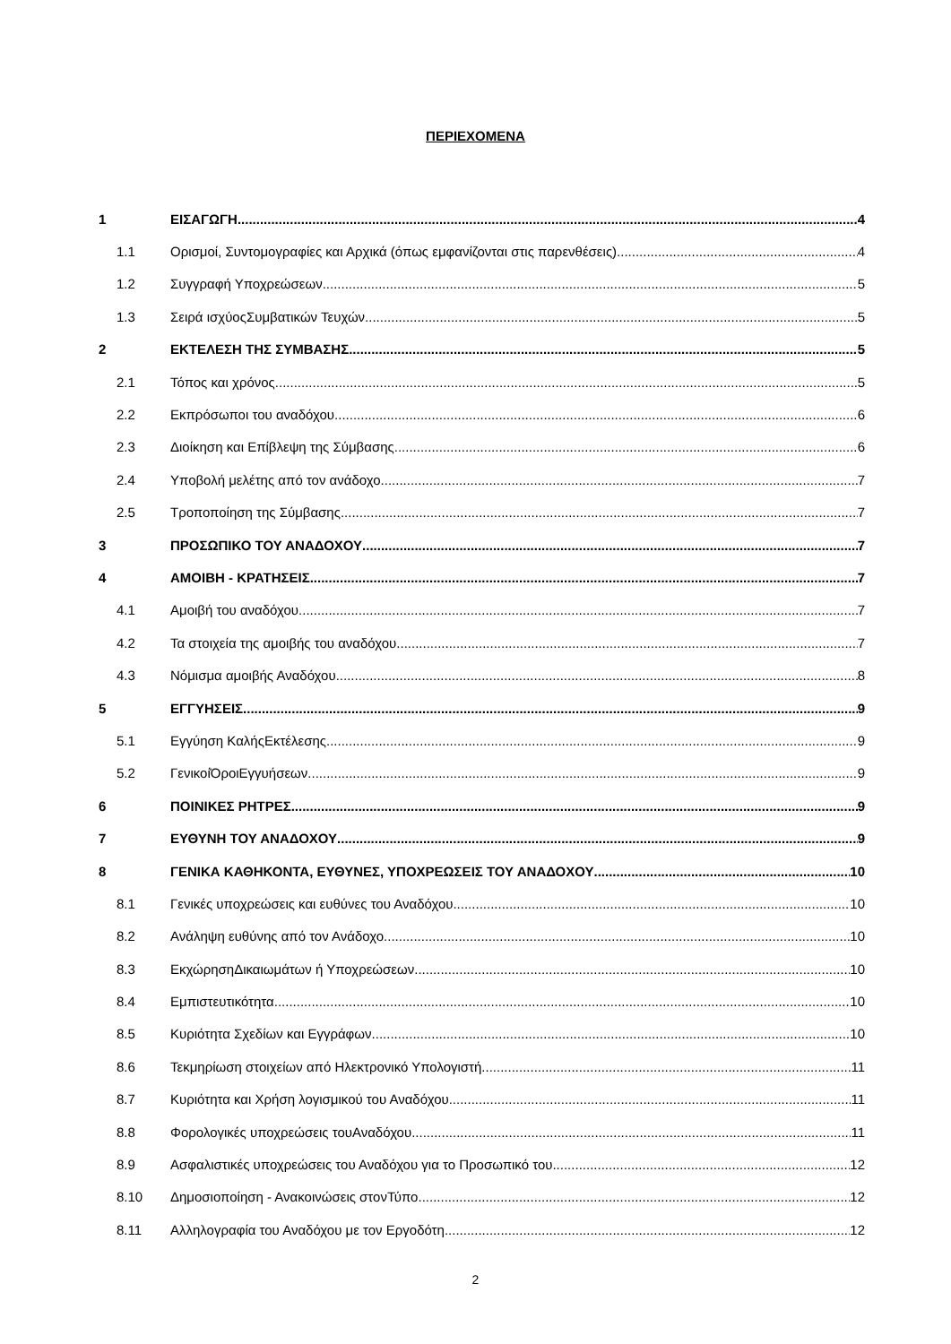ΠΕΡΙΕΧΟΜΕΝΑ
1 ΕΙΣΑΓΩΓΗ 4
1.1 Ορισμοί, Συντομογραφίες και Αρχικά (όπως εμφανίζονται στις παρενθέσεις) 4
1.2 Συγγραφή Υποχρεώσεων 5
1.3 Σειρά ισχύοςΣυμβατικών Τευχών 5
2 ΕΚΤΕΛΕΣΗ ΤΗΣ ΣΥΜΒΑΣΗΣ 5
2.1 Τόπος και χρόνος 5
2.2 Εκπρόσωποι του αναδόχου 6
2.3 Διοίκηση και Επίβλεψη της Σύμβασης 6
2.4 Υποβολή μελέτης από τον ανάδοχο 7
2.5 Τροποποίηση της Σύμβασης 7
3 ΠΡΟΣΩΠΙΚΟ ΤΟΥ ΑΝΑΔΟΧΟΥ 7
4 ΑΜΟΙΒΗ - ΚΡΑΤΗΣΕΙΣ 7
4.1 Αμοιβή του αναδόχου 7
4.2 Τα στοιχεία της αμοιβής του αναδόχου 7
4.3 Νόμισμα αμοιβής Αναδόχου 8
5 ΕΓΓΥΗΣΕΙΣ 9
5.1 Εγγύηση ΚαλήςΕκτέλεσης 9
5.2 ΓενικοίΌροιΕγγυήσεων 9
6 ΠΟΙΝΙΚΕΣ ΡΗΤΡΕΣ 9
7 ΕΥΘΥΝΗ ΤΟΥ ΑΝΑΔΟΧΟΥ 9
8 ΓΕΝΙΚΑ ΚΑΘΗΚΟΝΤΑ, ΕΥΘΥΝΕΣ, ΥΠΟΧΡΕΩΣΕΙΣ ΤΟΥ ΑΝΑΔΟΧΟΥ 10
8.1 Γενικές υποχρεώσεις και ευθύνες του Αναδόχου 10
8.2 Ανάληψη ευθύνης από τον Ανάδοχο 10
8.3 ΕκχώρησηΔικαιωμάτων ή Υποχρεώσεων 10
8.4 Εμπιστευτικότητα 10
8.5 Κυριότητα Σχεδίων και Εγγράφων 10
8.6 Τεκμηρίωση στοιχείων από Ηλεκτρονικό Υπολογιστή 11
8.7 Κυριότητα και Χρήση λογισμικού του Αναδόχου 11
8.8 Φορολογικές υποχρεώσεις τουΑναδόχου 11
8.9 Ασφαλιστικές υποχρεώσεις του Αναδόχου για το Προσωπικό του 12
8.10 Δημοσιοποίηση - Ανακοινώσεις στονΤύπο 12
8.11 Αλληλογραφία του Αναδόχου με τον Εργοδότη 12
2